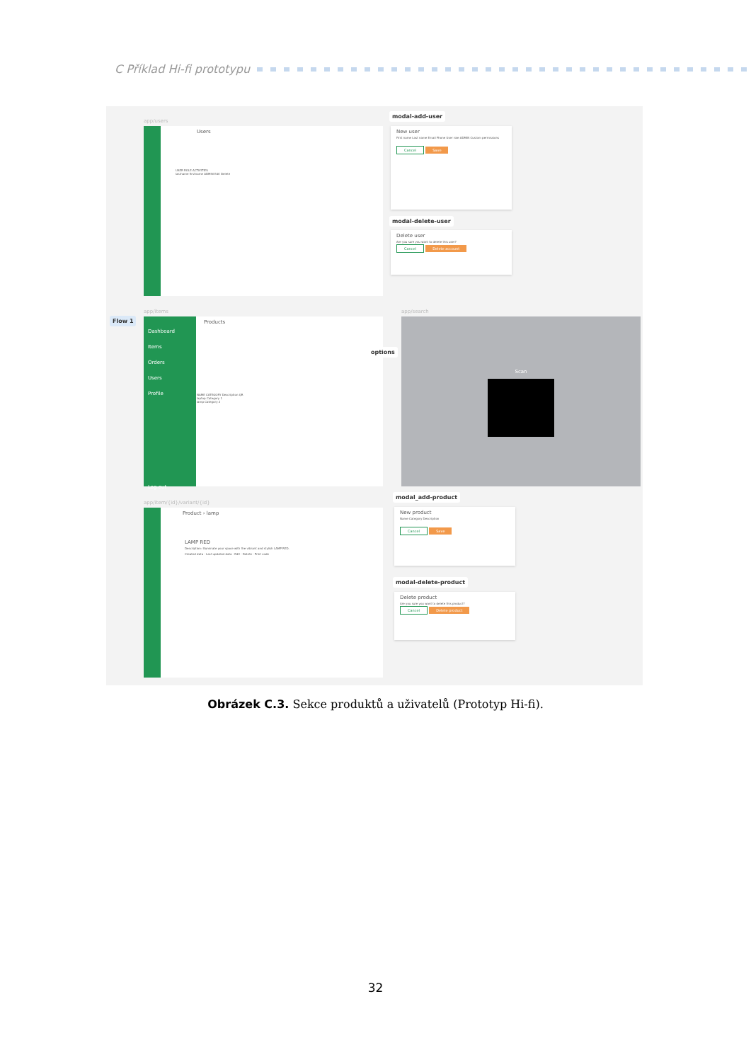C Příklad Hi-fi prototypu
app/users
Users
USER ROLE ACTIVITIES
lastname firstname ADMIN Edit Delete
modal-add-user
New user
First name Last name Email Phone User role ADMIN Custom permissions
Cancel Save
modal-delete-user
Delete user
Are you sure you want to delete this user?
Cancel Delete account
app/items
Flow 1
Dashboard
Items
Orders
Users
Profile
Log out
Products
NAME CATEGORY Description QR
laptop Category 1
lamp Category 2
options
app/search
Scan
app/item/{id}/variant/{id}
Product › lamp
LAMP RED
Description: Illuminate your space with the vibrant and stylish LAMP RED.
Created data · Last updated data · Edit · Delete · Print code
modal_add-product
New product
Name Category Description
Cancel Save
modal-delete-product
Delete product
Are you sure you want to delete this product?
Cancel Delete product
Obrázek C.3. Sekce produktů a uživatelů (Prototyp Hi-fi).
32